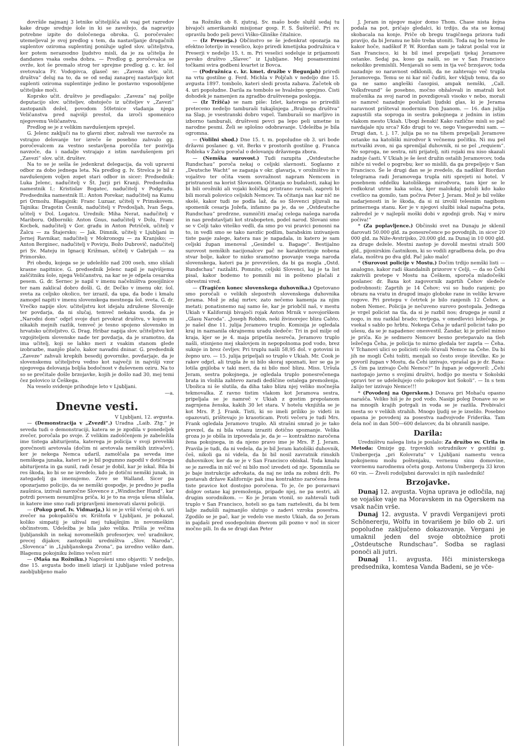dovršile najmanj 3 letnike učiteljišča ali vsaj pet razredov kake druge srednje šole in ki se zavežejo, da napravijo potrebne izpite do določenega obroka. G. poročevalec utemeljeval je svoj predlog s tem, da nastavljanje drugačnih suplentov oziroma suplentinj ponižuje ugled slov. učiteljstva, ker potem nerazsodno ljudstvo misli, da je za učitelja že dandanes vsaka oseba dobra. — Predlog g. poročevalca se ovrže, kot še premalo strog ter sprejme predlog g. c. kr. šol svetovalca Fr. Vodopivca, glaseč se: „Zaveza slov. učit. društva“ deluj na to, da se od sedaj zanaprej nastavljajo kot suplenti oziroma suplentinje jedino le postavno vsposobljene učiteljske moči.
Koprsko učit. društvo je predlagalo: „Zaveza“ naj pošlje deputacijo slov. učiteljev, obstoječo iz učiteljev v „Zavezi“ zastopanih dežel, povodom 50letnice vladanja njega Veličanstva pred najvišji prestol, da izroči spomenico njegovemu Veličanstvu.
Predlog se je z velikim navdušenjem sprejel.
G. Jelenc zaključi na to glavni zbor, zahvali vse navzoče za vstrajno delovanje ter izreče še posebno zahvalo gg. poročevalcem za vestno sestavljena poročila ter pozivlja navzoče, da i nadalje vstrajajo z istim navdušenjem pri „Zavezi“ slov. učit. društev.
Na to se je sešla še jedenkrat delegacija, da voli upravni odbor za dobo jednega leta. Na predlog g. Iv. Strelca je bil z navdušenjem voljen zopet stari odbor in sicer: Predsednik: Luka Jelenc, nadučitelj v Št. Jurji pri Kranji. Predsednika namestnik I.: Kristislav Bogatec, nadučitelj v Podgradu. Predsednika namestnik II.: Anton Porekar, nadučitelj na Kumu pri Ormožu. Blagajnik: Franc Luzuar, učitelj v Primskovem. Tajnika: Dragotin Česnik, nadučitelj v Predosljah, Ivan Šega, učitelj v Dol. Logatcu. Urednik: Miha Nerat, nadučitelj v Mariboru. Odborniki: Anton Gnus, nadučitelj v Dolu, Franc Kocbek, nadučitelj v Gor. gradu in Anton Petriček, učitelj v Žalcu — za Štajersko; — Jak. Dimnik, učitelj v Ljubljani in Jernej Ravnikar, nadučitelj v Mokronogu — za Kranjsko; — Anton Berginec, nadučitelj v Povirju, Božo Dubrovič, nadučitelj pri Sv. Mateju in Ignacij Križman, učitelj v Gabrijah — za Primorsko.
Pri obedu, kojega se je udeležilo nad 200 oseb, smo slišali krasne napitnice. G. predsednik Jelenc napil je najvišjemu zaščitniku šole, njega Veličanstvu, na kar se je odpela cesarska pesem. G. dr. Sernec je napil v imenu načelništva posojilnice ter nam zaklical dobro došli. G. dr. Dečko v imenu okr. šol. sveta za celjsko okolico, ter izrazil, da upa, da bode i kmalu zamogel napiti v imenu slovenskega mestnega šol. sveta. G. dr. Vrečko napije slov. učiteljstvu kot idejalu združene Slovenije ter povdarja, da ni slučaj, temveč nekaka usoda, da je „Narodni dom“ odprl svoje duri prvokrat društvu, v kojem ni nikakih mejnih razlik, temveč je tesno spojeno slovensko in hrvatsko učiteljstvo. G. Drag. Hribar napija slov. učiteljstvu kot vzgojiteljem slovenske nade ter povdarja, da je sramotno, da ima učitelj, koji se lahko meri z vsakim stanom glede izobrazbe, manjšo plačo, kakor navadni dninar. G. predsednik „Zaveze“ zahvali krepkih besedij govornike, povdarjaje, da je slovenskemu učiteljstvu vedno kot največji in najvišji vzor njegovega delovanja boljša bodočnost v duševnem oziru. Na to so se prečitale došle brzojavke, kojih je došlo nad 30, mej temi čez polovico iz Češkega.
Na veselo svidenje prihodnje leto v Ljubljani.
—a.
Dnevne vesti.
V Ljubljani, 12. avgusta.
— (Demonstracija v „Zvezdi“.) Uradna „Laib. Ztg.“ je seveda tudi o demonstraciji, katera se je zgodila v ponedeljek zvečer, poročala po svoje. Z velikim zadoščenjem je zabeležila ime tistega abiturijenta, katerega je policija v svoji preveliki gorečnosti aretovala (dočim ni aretovala nemških izzivačev), ker je nekega Nemca udaril, zamolčala pa seveda ime nemškega junaka, kateri se je bil pogumno zapodil v dotičnega abiturijenta in ga sunil, radi česar je dobil, kar je iskal. Bila bi res škoda, ko bi se ne izvedelo, kdo je dotični nemški junak, in zategadelj ga imenujemo. Zove se Walland. Sicer pa opozarjamo policijo, da se nemški gospodje, je predno je padla zaušnica, izzivali navzočne Slovence z „Windischer Hund“, kar potrdi povsem nesumljiva priča, ki je to na svoja ušesa slišala, in katere ime smo radi pripravljeni imenovati slavni policiji.
— (Pokop prof. Iv. Vidmarja,) ki se je vršil včeraj ob 6. uri zvečer na pokopališču sv. Krištofa v Ljubljani, je pokazal, koliko simpatij je užival mej tukajšnjim in novomeškim občinstvom. Udeležba je bila jako velika. Prišla je večina ljubljanskih in nekaj novomeških profesorjev, več uradnikov, precej dijakov, zastopniki uredništva „Slov. Naroda“, „Slovenca“ in „Ljubljanskega Zvona“, pa izredno veliko dam. Blagemu pokojniku želimo večen mir!
— (Maša na Rožniku.) Naprošeni smo objaviti: V nedeljo, dne 15. avgusta bodo imeli izlarji iz Ljubljane vsled potresa zaobljubljeno mašo
na Rožniku ob 8. zjutraj. Sv. mašo bode služil sedaj tu bivajoči amerikanski misijonar gosp. F. S. Šušteršič. Pri sv. opravilu bodo peli pevci Viško-Glinške čitalnice.
— (Iz Preserja.) Občinstvo se še jedenkrat opozarja na efektno loterijo in veselico, kojo priredi kmetijska podružnica v Preserji v nedeljo 15. t. m. Pri veselici sodeluje iz prijaznosti pevsko društvo „Slavec“ iz Ljubljane. Mej posameznimi točkami svira godbeni kvartet iz Bovca.
— (Podružnica c. kr. kmet. družbe v Begunjah) priredi na vrtu gostilne g. Ferd. Michla v Poljčah v nedeljo dne 15. avgusta 1897. tombolo, kateri sledi prosta zabava. Začetek ob 4. uri popoludne. Darila za tombolo se hvaležno sprejmo. Čisti dohodek je namenjen za zgradbo društvenega poslopja.
— (Iz Tržiča) se nam piše: Izlet, katerega so priredili preteceno nedeljo tamburaši tukajšnjega „Bralnega društva“ na Slap, je vsestranski dobro vspel. Tamburaši so marljivo in izborno tamburali, društveni pevci pa lepo peli umetne in narodne pesmi. Želi se splošno odobravanje. Udeležba je bila ogromna.
— (Volilni shod.) Dne 15. t. m. popoludne ob 3. uri bode državni poslanec g. vit. Berks v prostorih gostilne g. Franca Robleka v Žalcu poročal o delovanju državnega zbora.
— (Nemška surovost.) Tudi razupita „Ostdeutsche Rundschau“ poroča nekaj o celjski slavnosti. Soglasno z „Deutsche Wacht“ se zaganja v okr. glavarja, v orožništvo in v vojaštvo ter očita vsem sovražnost napram Nemcem in pristranost na korist Slovanom. Očitanja so budalosti, zakaj ko bi bili orožniki ali vojaki količkaj pristrano ravnali, zapreti bi bili morali polovico celjskih Nemcev. Ta očitanja nas kar nič ne skelé, kakor tudi ne podla laž, da so Slovenci pljuvali na spomenik cesarja Jožefa, infamno pa je, da se „Ostdeutsche Rundschau“ predrzne, sumničiti značaj celega našega naroda in nas predstavljati kot strabopeten, podel narod. Slovani smo se v Celji tako viteško vedli, da smo po vsi pravici ponosni na to, in vedli smo se tako navzlic podlim, barabskim izzivanjem tiste pasje zalege, katera nas je napadala, in katero je sam celjski župan imenoval „Gesindel u. Bagage“. Bestijalno surovost nemških nacijonalcev pač ne karakterizuje nobena stvar bolje, kakor to nizko sramotno psovanje vsega naroda slovenskega, kateri pa je prevzvišen, da bi ga mogla „Ostd. Rundschau“ razžaliti. Pomnite, celjski Slovenci, kaj je ta list pisal, kakor bodemo to pomnili mi in pošteno plačali z obrestmi vred.
— (Tragičen konec slovenskega duhovnika.) Opetovano smo poročali o velikih slepostvih slovenskega duhovnika Jerama. Mož je zdaj mrtev, zato nečemo kamenja za njim metati; ponatisnemo naj samo še, kar je priobčil naš, v mestu Ukiah v Kaliforniji bivajoči rojak Anton Mrnik v novojorškem „Glasu Naroda“. „Joseph Robbin, neki živinorejec blizu Cahto, je našel dne 11. julija Jeramovo truplo. Komisija je ogledala kraj in naznanila okrajnemu uradu sledeče: Tri in pol milje od kraja, kjer se je 4. maja pripetila nesreča, Jeramovo truplo našli, stisnjeno mej skalovjem in nepopolnoma pod vodo, brez suknje in brez čevljev. Pri truplu našli 58,95 dol. v gotovini in žepno uro. — 15. julija pripeljali so truplo v Ukiah. Mr. Cook je rakev odprl, ali trupla že ni bilo skoraj spoznati, ker se ga je lotila gnjiloba v taki meri, da ni bilo moč blizu. Miss. Uršula Jeram, sestra pokojnega, je ogledala truplo ponesrečenega brata in vložila zahtevo zaradi dedščine ostalega premoženja. Ubožica ni še slutila, da diha tako blizu njej veliko močnejša tekmovalka. Z ravno tistim vlakom kot Jeramova sestra, pripeljala se je namreč v Ukiah z gostim prepolanom zagrnjena ženska, kakih 30 let stara. V hotelu vknjižila se je kot Mrs. P. J. Frank. Tisti, ki so imeli priliko jo videti in opazovati, prištevajo jo krasoticam. Proti večeru je tudi Mrs. Frank ogledala Jeramovo truplo. Ali strašni smrad jo je tako prevzel, da ni bila vstanu izraziti dotično spoznanje. Velika groza jo je obšla in izpovedala je, da je — kontraktno zaročena žena pokojnega, in da njeno pravo ime je Mrs. P. J. Jeram. Pravila je tudi, da ni vedela, da je bil Jeram katoliški duhovnik, češ, nikoli ga ni videla, da bi bil nosil zavratnik rimskih duhovnikov, ker da se je v San Francisco obiskal. Toda kmalu se je zavedla in nič več ni bilo moč izvedeti od nje. Spomnila se je baje instrukcije advokata, da naj ne izda za zobmi drži. Po postavah države Kalifornije pak ima kontraktno zaročena žena tiste pravice kot dostojno poročena. To je, če po poravnavi dolgov ostane kaj premoženja, pripade njej, ne pa sestri, ali drugim sorodnikom. — Ko je Jeram vtonil, so zahtevali tudi truplo v San Francisco, hoteli so ga tam raztelesiti, da bi tem lažje zadušili najmanjšo slutnjo o zadevi vzroka posestva. Zgodilo se je pač, kar je vedelo vse mesto Ukiah, da so Jeram in pajdaši pred osodepolnim dnevom pili pozno v noč in sicer močno pili. In da se drugi dan Peter
J. Jeram in njegov major domo Thom. Chase nista žejna podala na pot, pričajo gledalci, ki trdijo, da sta se komaj skobacala na konje. Priče ob bregu tragičnega prizora tudi pravijo, da bi Jeramu ne bilo treba utoniti. Toda naj bo temu že kakor hoče, nadškof P. W. Riordan sam je takrat poslal voz iz San Francisco, ki bi bil imel prepeljati tjekaj Jeramove ostanke. Sedaj pa, koso ga našli, so se v San Francisco nekoliko premislili. Menjavali so sem in tja več brzojavov, toda nazadnje so naravnost odklonili, da ne zahtevajo več trupla Jeramovega. Temu se ni kar nič čuditi, ker vkljub temu, da so ga ne samo angleški časopisi, ampak nemški, „Call. Volksfreund“ še posebno, močno obžalovali in smatrali kot mučenika za svoj narod in povzdigovali visoko v nebo, morali so namreč nazadnje poslušati ljudski glas, ki je Jerama naravnost prišteval modernim Don Juanom. — 16. dan julija zapustili sta soproga in sestra pokojnega z jednim in istim vlakom mesto Ukiah. Ubogi ženski! Kako različne misli so pač navdajale nju srca? Kdo drugi to ve, nego Vsegavedni sam. — Drugi dan, t. j. 17. julija pa so na tihem prepeljali Jeramove ostanke na katoliški mirodvor k večnemu počitku. Ni mu pel mrtvaški zvon, ni ga spremljal duhovnik, ni se pel „requiem“. Ne soproga, ne sestra, niti prijatelj, niti rojaki mu niso skazali zadnje časti. V Ukiah je še šest družin ostalih Jeramovcev, toda nihče ni vedel o pogrebu; ker so mislili, da ga prepeljejo v San Francisco. Še le drugi dan se je zvedelo, da nadškof Riordan telegrama radi Jeramovega trupla niti sprejeti ni hotel. V posebnem oddelku katoliškega mirodvora, tam kjer se le redkokrat utrne kaka solza, kjer malokdaj položi kdo kako cvetlico na gomilo, tam počiva Peter J. Jeram. Mož je bil velike nadarjenosti in le škoda, da si ni izvolil telesnim nagibom primernega stanu. Ker je v njegovi službi iskal napačna pota, zabredel je v najlepši moški dobi v zgodnji grob. Naj v miru počiva!“
* (Za poplavljence.) Občinski svet na Dunaju je sklenil darovati 50.000 gld. za ponesrečence po povodnjih, in sicer 20 000 gld. za Niže-Avstrijsko, 20.000 gld. za Dunaj in 10 000 gld. za druge dežele. Mestni zastop je dovolil mestni straži 500 gld., pijonirskim častnikom, ki so vodili zgradbena dela, po dva zlata, moštvu po dva gld. Pač jako malo!
* (Surovost policije v Mostu.) Dočim trdijo nemški listi — analogno, kakor radi škandalnih prizorov v Celji, — da so Čehi zakrivili pretepe v Mostu na Češkem, sporoča mladočeški poslanec dr. Baxa kot zagovornik zaprtih Čehov sledeče podrobnosti: Zaprtih je 14 Čehov; vsi so hudo ranjeni; po obrazu na vratu in drugod imajo globoke rane in velike krvave rogove. Pri pretepu v četrtek je bilo ranjenih 12 Čehov, a noben Nemec. Policija je nečuveno surovo postopala. Jednega je vrgel policist na tla, da si je razbil nos; drugega je sunil z nogo, in mu razklal brado; tretjega, v omedlevici ležečega, je vsekal s sablo po hrbtu. Nekega Čeha je udaril policist tako po ušesu, da se je napadenec onesvestil. Žandar, ki je prišel mimo je priča. Ko je sedmero Nemcev besno pretepavalo na tleh ležečega Čeha, je policija to mirno gledala ter zaprla — Čeha. V Tchanovi ulici so policisti celo ščuvali Nemce na Čehe. Da bi jih ne mogli Čehi tožiti, menjali so često svoje številke. Ko je govoril župan v Mostu, da Čehi izzivajo, vprašal ga je dr. Baxa: „S čim pa izzivajo Čehi Nemce?“ In župan je odgovoril: „Čehi nastopajo javno s svojimi društvi, hodijo po mestu v Sokolski opravi ter se udeležujejo celo pokopov kot Sokoli“. — In s tem žalijo ter izzivajo Nemce!!!
* (Povodenj na Ogerskem.) Donava pri Mohaču opasno narašča. Veliko hiš je že pod vodo. Nasipi poleg Donave so se na mnogih krajih potrgali in voda se je razlila. Prebivalci mesta so v velikih strahih. Mnogo ljudij se je izselilo. Posebno opasna je povodenj za posestva nadvojvode Friderika. Tam dela noč in dan 500—600 delavcev, da bi ohranili nasipe.
Darila:
Uredništvu našega lista je poslalo: Za družbo sv. Cirila in Metoda: Omizje gg. trgovskih sotrudnikov v gostilni g. Umbergerja „pri Kolovratu“ v Ljubljani namestu venca pokojnemu možu poštenjaku, vernemu sinu domovine, vzornemu narodnemu očetu gosp. Antonu Umbergerju 33 kron 60 vin. — Živeli rodoljubni darovalci in njih nasledniki!
Brzojavke.
Dunaj 12. avgusta. Vojna uprava je odločila, naj se vojaške vaje na Moravskem in na Ogerskem na vsak način vrše.
Dunaj 12. avgusta. V pravdi Verganijevi proti Schönererju, Wolfu in tovarišem je bilo ob 2. uri popoludne zaključeno dokazovanje. Vergani je umaknil jeden del svoje obtožnice proti „Ostdeutsche Rundschau“. Sodba se raglasi ponoči ali jutri.
Dunaj 11. avgusta. Hči ministerskega predsednika, komtesa Vanda Badeni, se je vče-